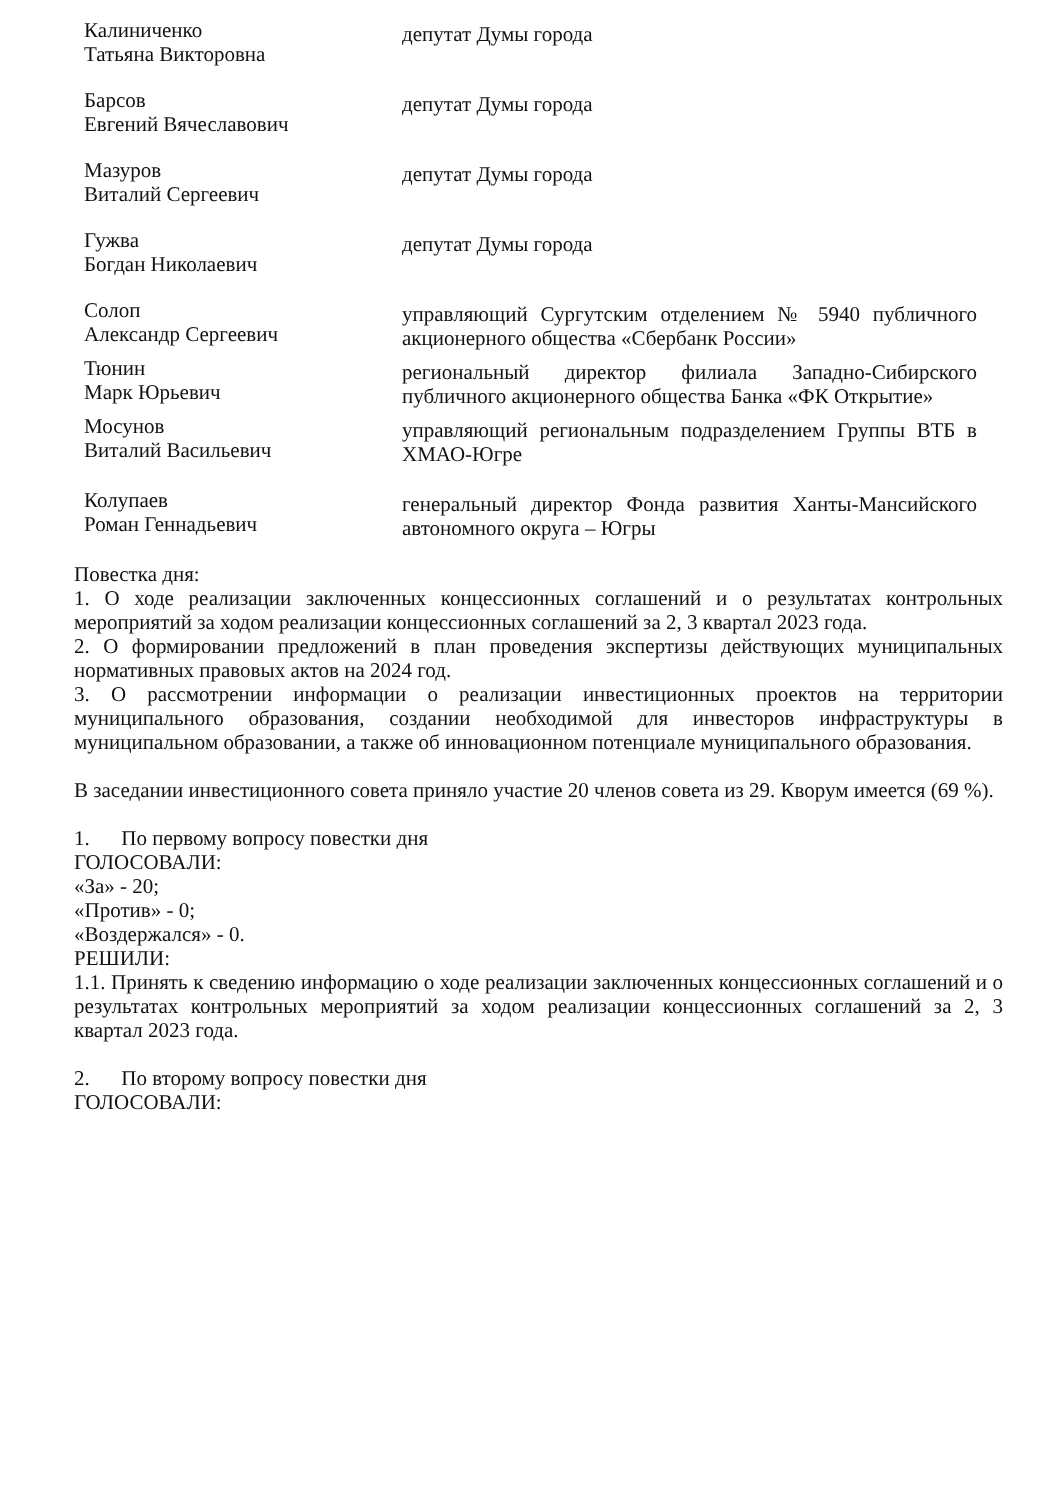Калиниченко
Татьяна Викторовна
депутат Думы города
Барсов
Евгений Вячеславович
депутат Думы города
Мазуров
Виталий Сергеевич
депутат Думы города
Гужва
Богдан Николаевич
депутат Думы города
Солоп
Александр Сергеевич
управляющий Сургутским отделением № 5940 публичного акционерного общества «Сбербанк России»
Тюнин
Марк Юрьевич
региональный директор филиала Западно-Сибирского публичного акционерного общества Банка «ФК Открытие»
Мосунов
Виталий Васильевич
управляющий региональным подразделением Группы ВТБ в ХМАО-Югре
Колупаев
Роман Геннадьевич
генеральный директор Фонда развития Ханты-Мансийского автономного округа – Югры
Повестка дня:
1. О ходе реализации заключенных концессионных соглашений и о результатах контрольных мероприятий за ходом реализации концессионных соглашений за 2, 3 квартал 2023 года.
2. О формировании предложений в план проведения экспертизы действующих муниципальных нормативных правовых актов на 2024 год.
3. О рассмотрении информации о реализации инвестиционных проектов на территории муниципального образования, создании необходимой для инвесторов инфраструктуры в муниципальном образовании, а также об инновационном потенциале муниципального образования.
В заседании инвестиционного совета приняло участие 20 членов совета из 29. Кворум имеется (69 %).
1. По первому вопросу повестки дня
ГОЛОСОВАЛИ:
«За» - 20;
«Против» - 0;
«Воздержался» - 0.
РЕШИЛИ:
1.1. Принять к сведению информацию о ходе реализации заключенных концессионных соглашений и о результатах контрольных мероприятий за ходом реализации концессионных соглашений за 2, 3 квартал 2023 года.
2. По второму вопросу повестки дня
ГОЛОСОВАЛИ: